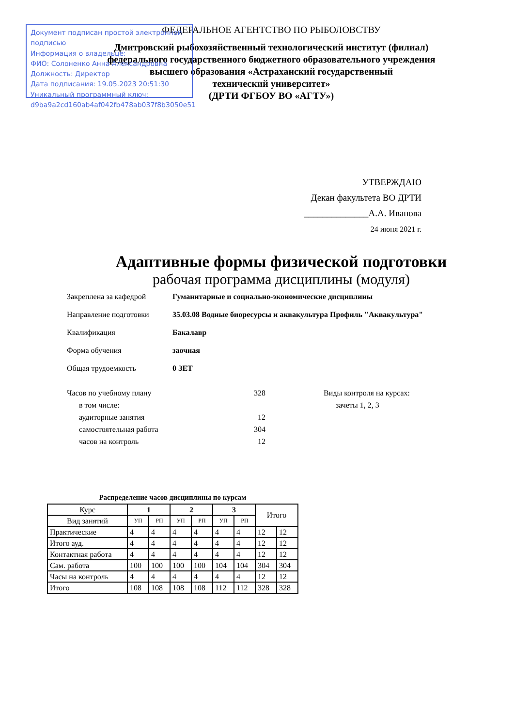Документ подписан простой электронной подписью
Информация о владельце:
ФИО: Солоненко Анна Александровна
Должность: Директор
Дата подписания: 19.05.2023 20:51:30
Уникальный программный ключ:
d9ba9a2cd160ab4af042fb478ab037f8b3050e51
ФЕДЕРАЛЬНОЕ АГЕНТСТВО ПО РЫБОЛОВСТВУ
Дмитровский рыбохозяйственный технологический институт (филиал)
федерального государственного бюджетного образовательного учреждения
высшего образования «Астраханский государственный
технический университет»
(ДРТИ ФГБОУ ВО «АГТУ»)
УТВЕРЖДАЮ
Декан факультета ВО ДРТИ
______________А.А. Иванова
24 июня 2021 г.
Адаптивные формы физической подготовки
рабочая программа дисциплины (модуля)
Закреплена за кафедрой Гуманитарные и социально-экономические дисциплины
Направление подготовки 35.03.08 Водные биоресурсы и аквакультура Профиль "Аквакультура"
Квалификация Бакалавр
Форма обучения заочная
Общая трудоемкость 0 ЗЕТ
| Часов по учебному плану | 328 |
| в том числе: | |
| аудиторные занятия | 12 |
| самостоятельная работа | 304 |
| часов на контроль | 12 |
Виды контроля на курсах:
зачеты 1, 2, 3
Распределение часов дисциплины по курсам
| Курс | 1 | | 2 | | 3 | | Итого | |
| --- | --- | --- | --- | --- | --- | --- | --- | --- |
| Вид занятий | УП | РП | УП | РП | УП | РП | | |
| Практические | 4 | 4 | 4 | 4 | 4 | 4 | 12 | 12 |
| Итого ауд. | 4 | 4 | 4 | 4 | 4 | 4 | 12 | 12 |
| Контактная работа | 4 | 4 | 4 | 4 | 4 | 4 | 12 | 12 |
| Сам. работа | 100 | 100 | 100 | 100 | 104 | 104 | 304 | 304 |
| Часы на контроль | 4 | 4 | 4 | 4 | 4 | 4 | 12 | 12 |
| Итого | 108 | 108 | 108 | 108 | 112 | 112 | 328 | 328 |